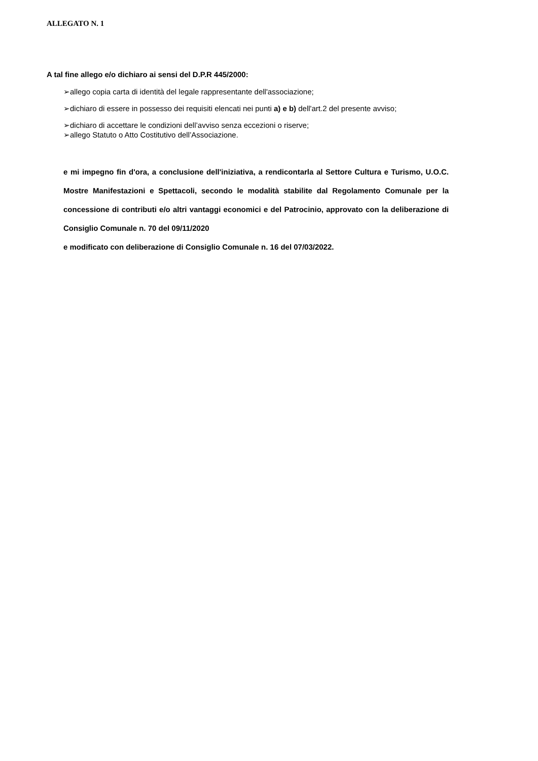ALLEGATO N. 1
A tal fine allego e/o dichiaro ai sensi del D.P.R 445/2000:
➢allego copia carta di identità del legale rappresentante dell'associazione;
➢dichiaro di essere in possesso dei requisiti elencati nei punti a) e b) dell'art.2 del presente avviso;
➢dichiaro di accettare le condizioni dell’avviso senza eccezioni o riserve;
➢allego Statuto o Atto Costitutivo dell’Associazione.
e mi impegno fin d'ora, a conclusione dell'iniziativa, a rendicontarla al Settore Cultura e Turismo, U.O.C. Mostre Manifestazioni e Spettacoli, secondo le modalità stabilite dal Regolamento Comunale per la concessione di contributi e/o altri vantaggi economici e del Patrocinio, approvato con la deliberazione di Consiglio Comunale n. 70 del 09/11/2020
e modificato con deliberazione di Consiglio Comunale n. 16 del 07/03/2022.